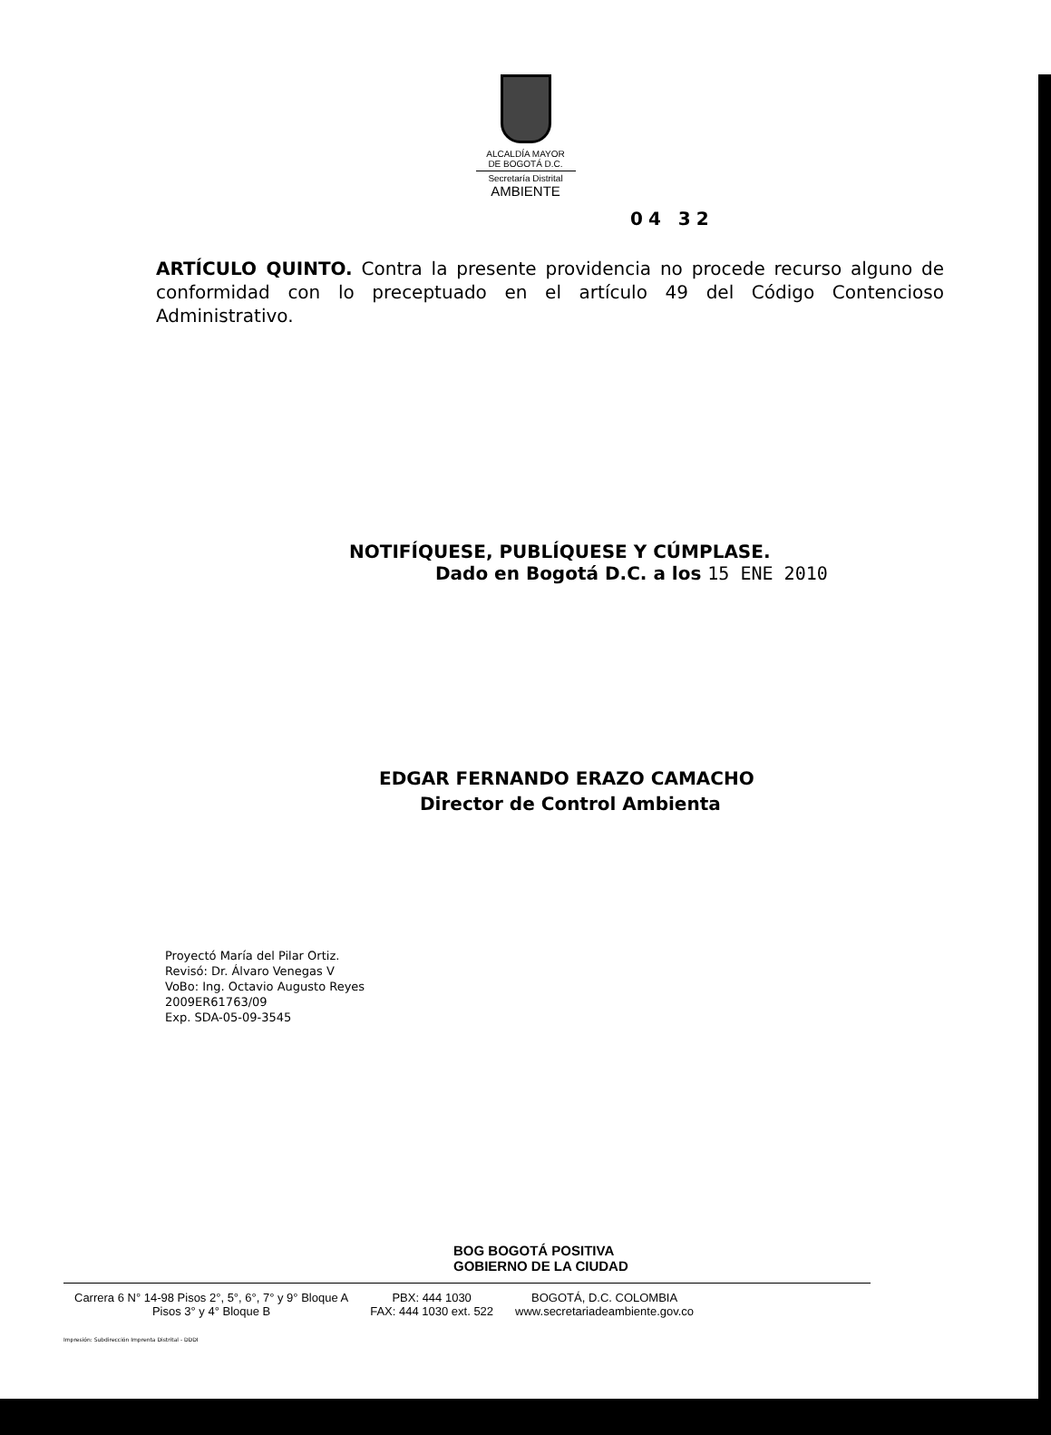ALCALDÍA MAYOR
DE BOGOTÁ D.C.
Secretaría Distrital
AMBIENTE
04 32
ARTÍCULO QUINTO. Contra la presente providencia no procede recurso alguno de conformidad con lo preceptuado en el artículo 49 del Código Contencioso Administrativo.
NOTIFÍQUESE, PUBLÍQUESE Y CÚMPLASE.
Dado en Bogotá D.C. a los 15 ENE 2010
EDGAR FERNANDO ERAZO CAMACHO
Director de Control Ambienta
Proyectó María del Pilar Ortiz.
Revisó: Dr. Álvaro Venegas V
VoBo: Ing. Octavio Augusto Reyes
2009ER61763/09
Exp. SDA-05-09-3545
BOG BOGOTÁ POSITIVA
GOBIERNO DE LA CIUDAD
Carrera 6 N° 14-98 Pisos 2°, 5°, 6°, 7° y 9° Bloque A
Pisos 3° y 4° Bloque B
PBX: 444 1030
FAX: 444 1030 ext. 522
BOGOTÁ, D.C. COLOMBIA
www.secretariadeambiente.gov.co
Impresión: Subdirección Imprenta Distrital - DDDI